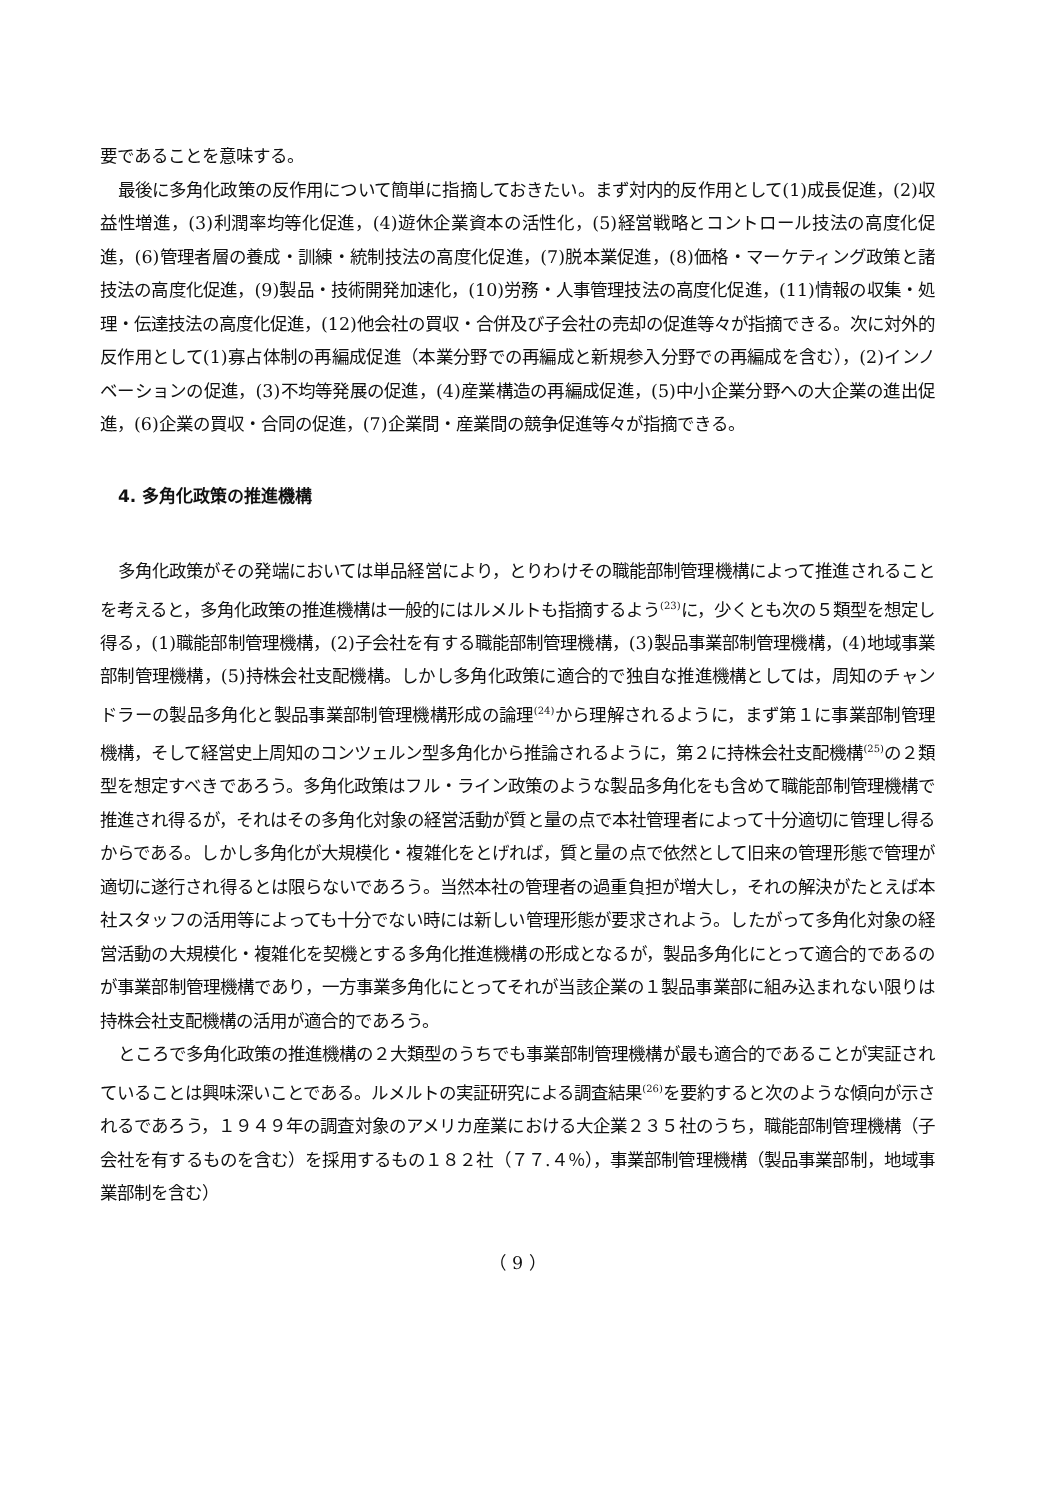要であることを意味する。
最後に多角化政策の反作用について簡単に指摘しておきたい。まず対内的反作用として(1)成長促進，(2)収益性増進，(3)利潤率均等化促進，(4)遊休企業資本の活性化，(5)経営戦略とコントロール技法の高度化促進，(6)管理者層の養成・訓練・統制技法の高度化促進，(7)脱本業促進，(8)価格・マーケティング政策と諸技法の高度化促進，(9)製品・技術開発加速化，(10)労務・人事管理技法の高度化促進，(11)情報の収集・処理・伝達技法の高度化促進，(12)他会社の買収・合併及び子会社の売却の促進等々が指摘できる。次に対外的反作用として(1)寡占体制の再編成促進（本業分野での再編成と新規参入分野での再編成を含む），(2)インノベーションの促進，(3)不均等発展の促進，(4)産業構造の再編成促進，(5)中小企業分野への大企業の進出促進，(6)企業の買収・合同の促進，(7)企業間・産業間の競争促進等々が指摘できる。
4. 多角化政策の推進機構
多角化政策がその発端においては単品経営により，とりわけその職能部制管理機構によって推進されることを考えると，多角化政策の推進機構は一般的にはルメルトも指摘するよう<sup>(23)</sup>に，少くとも次の５類型を想定し得る，(1)職能部制管理機構，(2)子会社を有する職能部制管理機構，(3)製品事業部制管理機構，(4)地域事業部制管理機構，(5)持株会社支配機構。しかし多角化政策に適合的で独自な推進機構としては，周知のチャンドラーの製品多角化と製品事業部制管理機構形成の論理<sup>(24)</sup>から理解されるように，まず第１に事業部制管理機構，そして経営史上周知のコンツェルン型多角化から推論されるように，第２に持株会社支配機構<sup>(25)</sup>の２類型を想定すべきであろう。多角化政策はフル・ライン政策のような製品多角化をも含めて職能部制管理機構で推進され得るが，それはその多角化対象の経営活動が質と量の点で本社管理者によって十分適切に管理し得るからである。しかし多角化が大規模化・複雑化をとげれば，質と量の点で依然として旧来の管理形態で管理が適切に遂行され得るとは限らないであろう。当然本社の管理者の過重負担が増大し，それの解決がたとえば本社スタッフの活用等によっても十分でない時には新しい管理形態が要求されよう。したがって多角化対象の経営活動の大規模化・複雑化を契機とする多角化推進機構の形成となるが，製品多角化にとって適合的であるのが事業部制管理機構であり，一方事業多角化にとってそれが当該企業の１製品事業部に組み込まれない限りは持株会社支配機構の活用が適合的であろう。
ところで多角化政策の推進機構の２大類型のうちでも事業部制管理機構が最も適合的であることが実証されていることは興味深いことである。ルメルトの実証研究による調査結果<sup>(26)</sup>を要約すると次のような傾向が示されるであろう，１９４９年の調査対象のアメリカ産業における大企業２３５社のうち，職能部制管理機構（子会社を有するものを含む）を採用するもの１８２社（７７.４％），事業部制管理機構（製品事業部制，地域事業部制を含む）
（ 9 ）